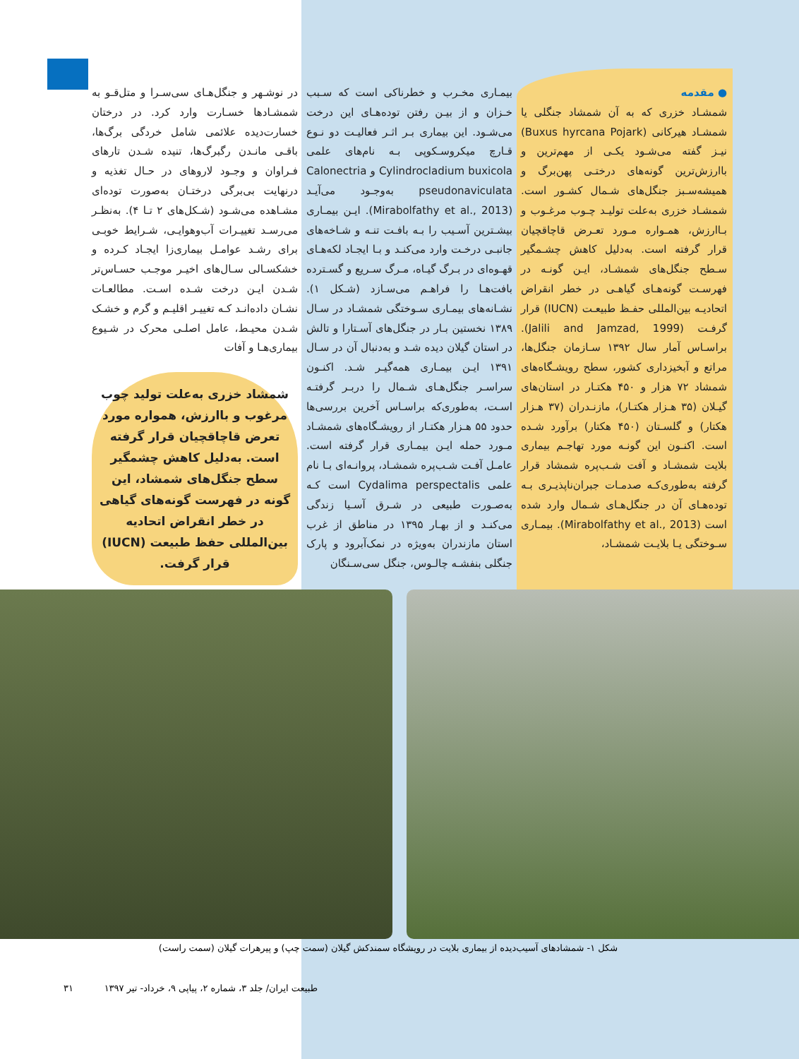● مقدمه
شمشـاد خزری که به آن شمشاد جنگلی یا شمشـاد هیرکانی (Buxus hyrcana Pojark) نیـز گفته می‌شـود یکـی از مهم‌ترین و باارزش‌ترین گونه‌های درختـی پهن‌برگ و همیشه‌سـبز جنگل‌های شـمال کشـور است. شمشـاد خزری به‌علت تولیـد چـوب مرغـوب و بـاارزش، همـواره مـورد تعـرض قاچاقچیان قرار گرفته است. به‌دلیل کاهش چشـمگیر سـطح جنگل‌های شمشـاد، ایـن گونـه در فهرسـت گونه‌هـای گیاهـی در خطر انقراض اتحادیـه بین‌المللی حفـظ طبیعـت (IUCN) قرار گرفـت (Jalili and Jamzad, 1999). براسـاس آمار سال ۱۳۹۲ سـازمان جنگل‌ها، مراتع و آبخیزداری کشور، سطح رویشـگاه‌های شمشاد ۷۲ هزار و ۴۵۰ هکتـار در استان‌های گیـلان (۳۵ هـزار هکتـار)، مازنـدران (۳۷ هـزار هکتار) و گلسـتان (۴۵۰ هکتار) برآورد شـده است. اکنـون این گونـه مورد تهاجـم بیماری بلایت شمشـاد و آفت شـب‌پره شمشاد قرار گرفته به‌طوری‌کـه صدمـات جبران‌ناپذیـری بـه توده‌هـای آن در جنگل‌هـای شـمال وارد شده است (Mirabolfathy et al., 2013). بیمـاری سـوختگی یـا بلایـت شمشـاد،
بیمـاری مخـرب و خطرناکی است که سـبب خـزان و از بیـن رفتن توده‌هـای این درخت می‌شـود. این بیماری بـر اثـر فعالیـت دو نـوع قـارچ میکروسـکوپی بـه نام‌های علمی Cylindrocladium buxicola و Calonectria pseudonaviculata به‌وجـود می‌آیـد (Mirabolfathy et al., 2013). ایـن بیمـاری بیشـترین آسـیب را بـه بافـت تنـه و شـاخه‌های جانبـی درخـت وارد می‌کنـد و بـا ایجـاد لکه‌هـای قهـوه‌ای در بـرگ گیـاه، مـرگ سـریع و گسـترده بافت‌هـا را فراهـم می‌سـازد (شـکل ۱). نشـانه‌های بیمـاری سـوختگی شمشـاد در سـال ۱۳۸۹ نخستین بـار در جنگل‌های آسـتارا و تالش در استان گیلان دیده شـد و به‌دنبال آن در سـال ۱۳۹۱ ایـن بیمـاری همه‌گیـر شـد. اکنـون سراسـر جنگل‌هـای شـمال را دربـر گرفتـه اسـت، به‌طوری‌که براسـاس آخرین بررسی‌ها حدود ۵۵ هـزار هکتـار از رویشـگاه‌های شمشـاد مـورد حمله ایـن بیمـاری قرار گرفته است. عامـل آفـت شـب‌پره شمشـاد، پروانـه‌ای بـا نام علمی Cydalima perspectalis است کـه به‌صـورت طبیعی در شـرق آسـیا زندگی می‌کنـد و از بهـار ۱۳۹۵ در مناطق از غرب استان مازندران به‌ویژه در نمک‌آبرود و پارک جنگلی بنفشـه چالـوس، جنگل سی‌سـنگان
در نوشـهر و جنگل‌هـای سی‌سـرا و متل‌قـو به شمشـادها خسـارت وارد کرد. در درختان خسارت‌دیده علائمی شامل خردگی برگ‌ها، باقـی مانـدن رگبرگ‌ها، تنیده شـدن تارهای فـراوان و وجـود لاروهای در حـال تغذیه و درنهایت بی‌برگی درختـان به‌صورت توده‌ای مشـاهده می‌شـود (شـکل‌های ۲ تـا ۴). به‌نظـر می‌رسـد تغییـرات آب‌وهوایـی، شـرایط خوبـی برای رشـد عوامـل بیماری‌زا ایجـاد کـرده و خشکسـالی سـال‌های اخیـر موجـب حسـاس‌تر شـدن ایـن درخت شـده اسـت. مطالعـات نشـان داده‌انـد کـه تغییـر اقلیـم و گرم و خشـک شـدن محیـط، عامل اصلـی محرک در شـیوع بیماری‌هـا و آفات
شمشاد خزری به‌علت تولید چوب مرغوب و باارزش، همواره مورد تعرض قاچاقچیان قرار گرفته است. به‌دلیل کاهش چشمگیر سطح جنگل‌های شمشاد، این گونه در فهرست گونه‌های گیاهی در خطر انقراض اتحادیه بین‌المللی حفظ طبیعت (IUCN) قرار گرفت.
شکل ۱- شمشادهای آسیب‌دیده از بیماری بلایت در رویشگاه سمندکش گیلان (سمت چپ) و پیرهرات گیلان (سمت راست)
طبیعت ایران/ جلد ۳، شماره ۲، پیاپی ۹، خرداد- تیر ۱۳۹۷ ۳۱